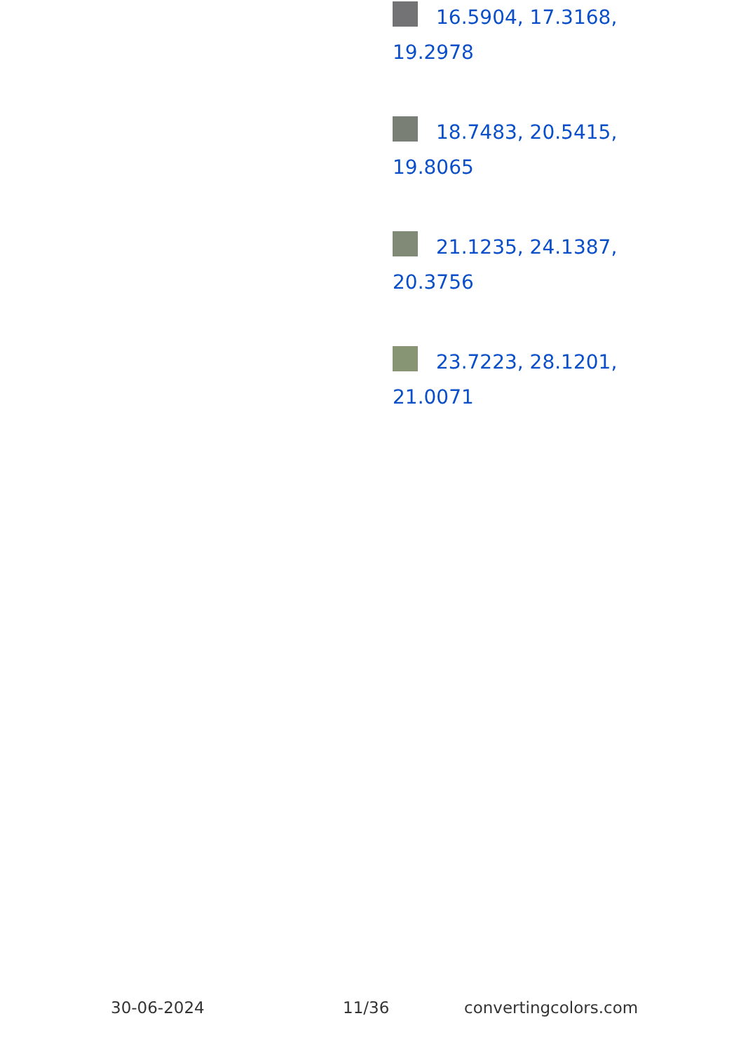16.5904, 17.3168, 19.2978
18.7483, 20.5415, 19.8065
21.1235, 24.1387, 20.3756
23.7223, 28.1201, 21.0071
30-06-2024 11/36 convertingcolors.com